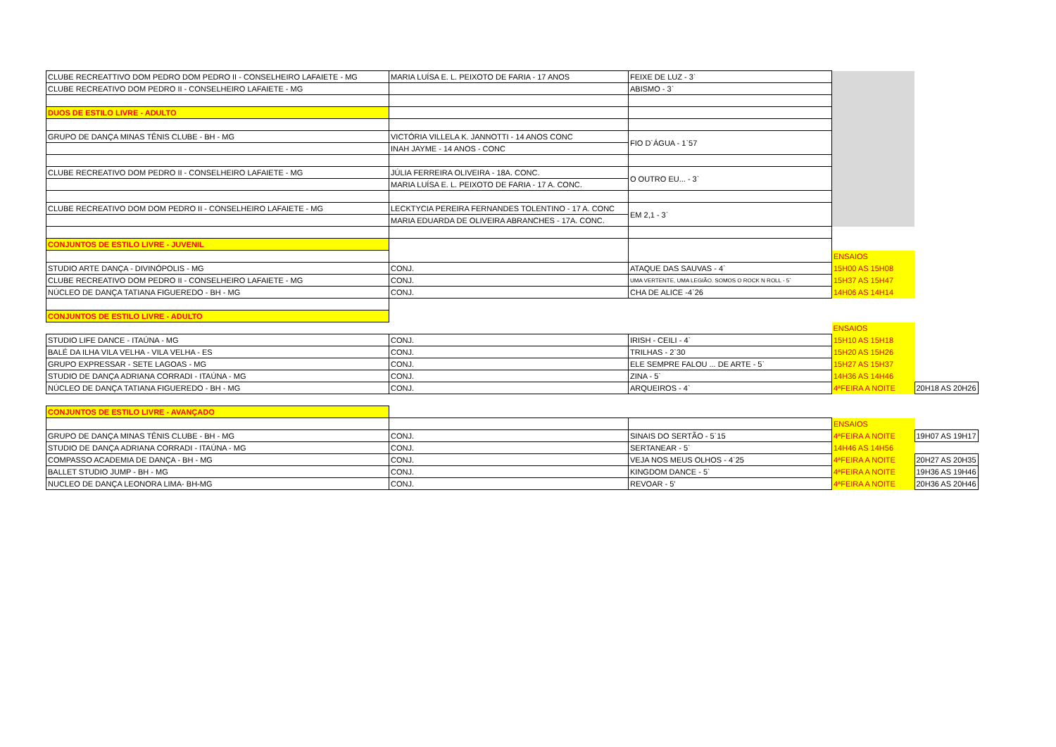| CLUBE RECREATTIVO DOM PEDRO DOM PEDRO II - CONSELHEIRO LAFAIETE - MG | MARIA LUÍSA E. L. PEIXOTO DE FARIA - 17 ANOS | FEIXE DE LUZ - 3` | | |
| CLUBE RECREATIVO DOM PEDRO II - CONSELHEIRO LAFAIETE - MG | | ABISMO - 3` | | |
| DUOS DE ESTILO LIVRE - ADULTO | | | | |
| GRUPO DE DANÇA MINAS TÊNIS CLUBE - BH - MG | VICTÓRIA VILLELA K. JANNOTTI - 14 ANOS CONC | FIO D`ÁGUA - 1`57 | | |
| | INAH JAYME - 14 ANOS - CONC | | | |
| CLUBE RECREATIVO DOM PEDRO II - CONSELHEIRO LAFAIETE - MG | JÚLIA FERREIRA OLIVEIRA - 18A. CONC. | O OUTRO EU... - 3` | | |
| | MARIA LUÍSA E. L. PEIXOTO DE FARIA - 17 A. CONC. | | | |
| CLUBE RECREATIVO DOM DOM PEDRO II - CONSELHEIRO LAFAIETE - MG | LECKTYCIA PEREIRA FERNANDES TOLENTINO - 17 A. CONC | EM 2,1 - 3` | | |
| | MARIA EDUARDA DE OLIVEIRA ABRANCHES - 17A. CONC. | | | |
| CONJUNTOS DE ESTILO LIVRE - JUVENIL | | | | |
| | | | ENSAIOS | |
| STUDIO ARTE DANÇA - DIVINÓPOLIS - MG | CONJ. | ATAQUE DAS SAUVAS - 4` | 15H00 AS 15H08 | |
| CLUBE RECREATIVO DOM PEDRO II - CONSELHEIRO LAFAIETE - MG | CONJ. | UMA VERTENTE, UMA LEGIÃO. SOMOS O ROCK N ROLL - 5` | 15H37 AS 15H47 | |
| NÚCLEO DE DANÇA TATIANA FIGUEREDO - BH - MG | CONJ. | CHA DE ALICE -4`26 | 14H06 AS 14H14 | |
| CONJUNTOS DE ESTILO LIVRE - ADULTO | | | | |
| | | | ENSAIOS | |
| STUDIO LIFE DANCE - ITAÚNA - MG | CONJ. | IRISH - CEILI - 4` | 15H10 AS 15H18 | |
| BALÉ DA ILHA VILA VELHA - VILA VELHA - ES | CONJ. | TRILHAS - 2`30 | 15H20 AS 15H26 | |
| GRUPO EXPRESSAR - SETE LAGOAS - MG | CONJ. | ELE SEMPRE FALOU ... DE ARTE - 5` | 15H27 AS 15H37 | |
| STUDIO DE DANÇA ADRIANA CORRADI - ITAÚNA - MG | CONJ. | ZINA - 5` | 14H36 AS 14H46 | |
| NÚCLEO DE DANÇA TATIANA FIGUEREDO - BH - MG | CONJ. | ARQUEIROS - 4` | 4ªFEIRA A NOITE | 20H18 AS 20H26 |
| CONJUNTOS DE ESTILO LIVRE - AVANÇADO | | | | |
| | | | ENSAIOS | |
| GRUPO DE DANÇA MINAS TÊNIS CLUBE - BH - MG | CONJ. | SINAIS DO SERTÃO - 5`15 | 4ªFEIRA A NOITE | 19H07 AS 19H17 |
| STUDIO DE DANÇA ADRIANA CORRADI - ITAÚNA - MG | CONJ. | SERTANEAR - 5` | 14H46 AS 14H56 | |
| COMPASSO ACADEMIA DE DANÇA - BH - MG | CONJ. | VEJA NOS MEUS OLHOS - 4`25 | 4ªFEIRA A NOITE | 20H27 AS 20H35 |
| BALLET STUDIO JUMP - BH - MG | CONJ. | KINGDOM DANCE - 5` | 4ªFEIRA A NOITE | 19H36 AS 19H46 |
| NUCLEO DE DANÇA LEONORA LIMA- BH-MG | CONJ. | REVOAR - 5' | 4ªFEIRA A NOITE | 20H36 AS 20H46 |